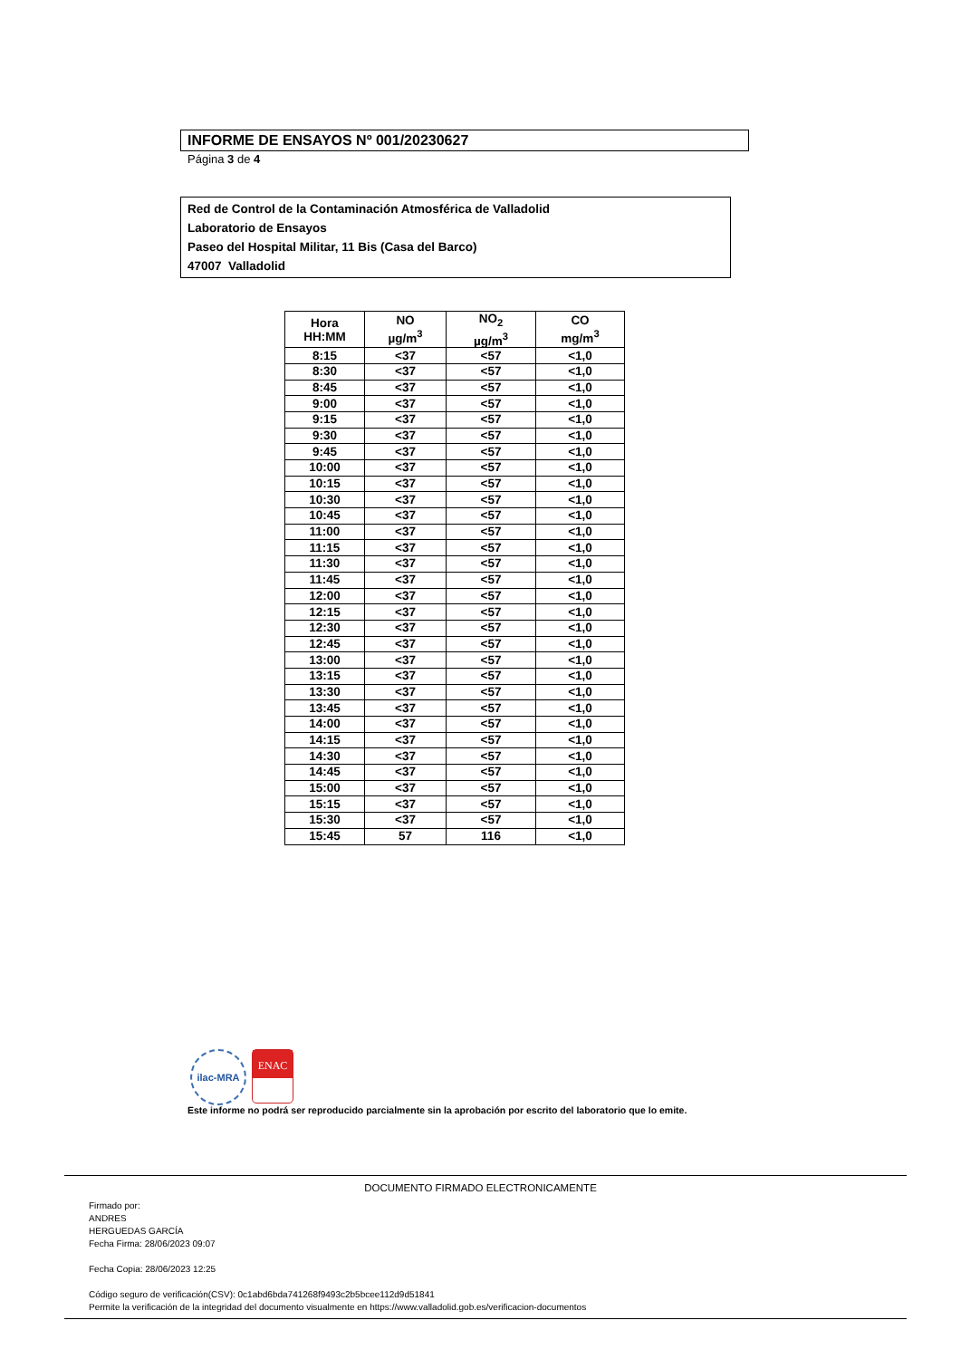INFORME DE ENSAYOS Nº 001/20230627
Página 3 de 4
Red de Control de la Contaminación Atmosférica de Valladolid
Laboratorio de Ensayos
Paseo del Hospital Militar, 11 Bis (Casa del Barco)
47007 Valladolid
| Hora HH:MM | NO µg/m<sup>3</sup> | NO<sub>2</sub> µg/m<sup>3</sup> | CO mg/m<sup>3</sup> |
| --- | --- | --- | --- |
| 8:15 | <37 | <57 | <1,0 |
| 8:30 | <37 | <57 | <1,0 |
| 8:45 | <37 | <57 | <1,0 |
| 9:00 | <37 | <57 | <1,0 |
| 9:15 | <37 | <57 | <1,0 |
| 9:30 | <37 | <57 | <1,0 |
| 9:45 | <37 | <57 | <1,0 |
| 10:00 | <37 | <57 | <1,0 |
| 10:15 | <37 | <57 | <1,0 |
| 10:30 | <37 | <57 | <1,0 |
| 10:45 | <37 | <57 | <1,0 |
| 11:00 | <37 | <57 | <1,0 |
| 11:15 | <37 | <57 | <1,0 |
| 11:30 | <37 | <57 | <1,0 |
| 11:45 | <37 | <57 | <1,0 |
| 12:00 | <37 | <57 | <1,0 |
| 12:15 | <37 | <57 | <1,0 |
| 12:30 | <37 | <57 | <1,0 |
| 12:45 | <37 | <57 | <1,0 |
| 13:00 | <37 | <57 | <1,0 |
| 13:15 | <37 | <57 | <1,0 |
| 13:30 | <37 | <57 | <1,0 |
| 13:45 | <37 | <57 | <1,0 |
| 14:00 | <37 | <57 | <1,0 |
| 14:15 | <37 | <57 | <1,0 |
| 14:30 | <37 | <57 | <1,0 |
| 14:45 | <37 | <57 | <1,0 |
| 15:00 | <37 | <57 | <1,0 |
| 15:15 | <37 | <57 | <1,0 |
| 15:30 | <37 | <57 | <1,0 |
| 15:45 | 57 | 116 | <1,0 |
ilac-MRA
ENAC
Este informe no podrá ser reproducido parcialmente sin la aprobación por escrito del laboratorio que lo emite.
DOCUMENTO FIRMADO ELECTRONICAMENTE
Firmado por:
ANDRES
HERGUEDAS GARCÍA
Fecha Firma: 28/06/2023 09:07
Fecha Copia: 28/06/2023 12:25
Código seguro de verificación(CSV): 0c1abd6bda741268f9493c2b5bcee112d9d51841
Permite la verificación de la integridad del documento visualmente en https://www.valladolid.gob.es/verificacion-documentos